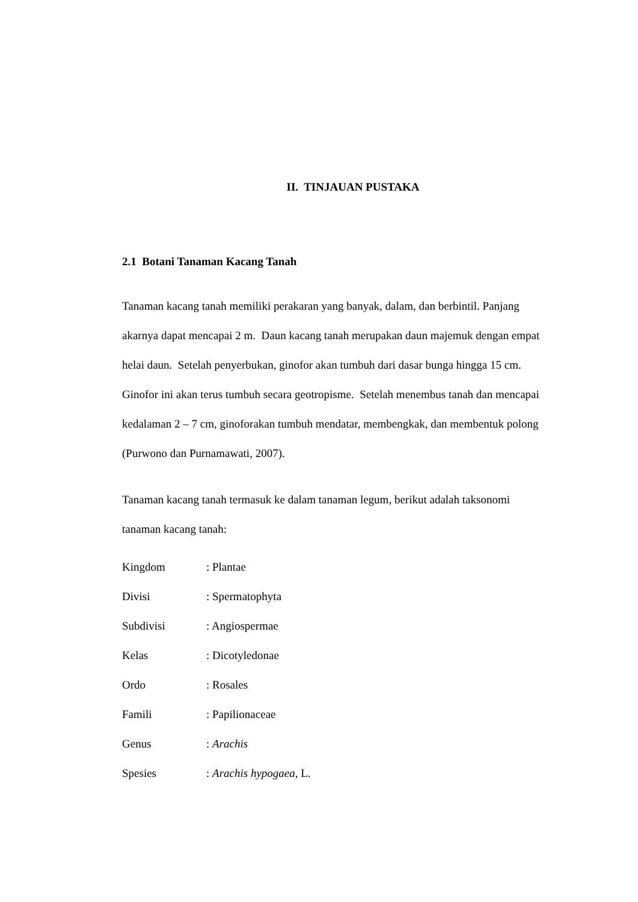II. TINJAUAN PUSTAKA
2.1 Botani Tanaman Kacang Tanah
Tanaman kacang tanah memiliki perakaran yang banyak, dalam, dan berbintil. Panjang akarnya dapat mencapai 2 m. Daun kacang tanah merupakan daun majemuk dengan empat helai daun. Setelah penyerbukan, ginofor akan tumbuh dari dasar bunga hingga 15 cm. Ginofor ini akan terus tumbuh secara geotropisme. Setelah menembus tanah dan mencapai kedalaman 2 – 7 cm, ginoforakan tumbuh mendatar, membengkak, dan membentuk polong (Purwono dan Purnamawati, 2007).
Tanaman kacang tanah termasuk ke dalam tanaman legum, berikut adalah taksonomi tanaman kacang tanah:
| Kingdom | : Plantae |
| Divisi | : Spermatophyta |
| Subdivisi | : Angiospermae |
| Kelas | : Dicotyledonae |
| Ordo | : Rosales |
| Famili | : Papilionaceae |
| Genus | : Arachis |
| Spesies | : Arachis hypogaea , L. |